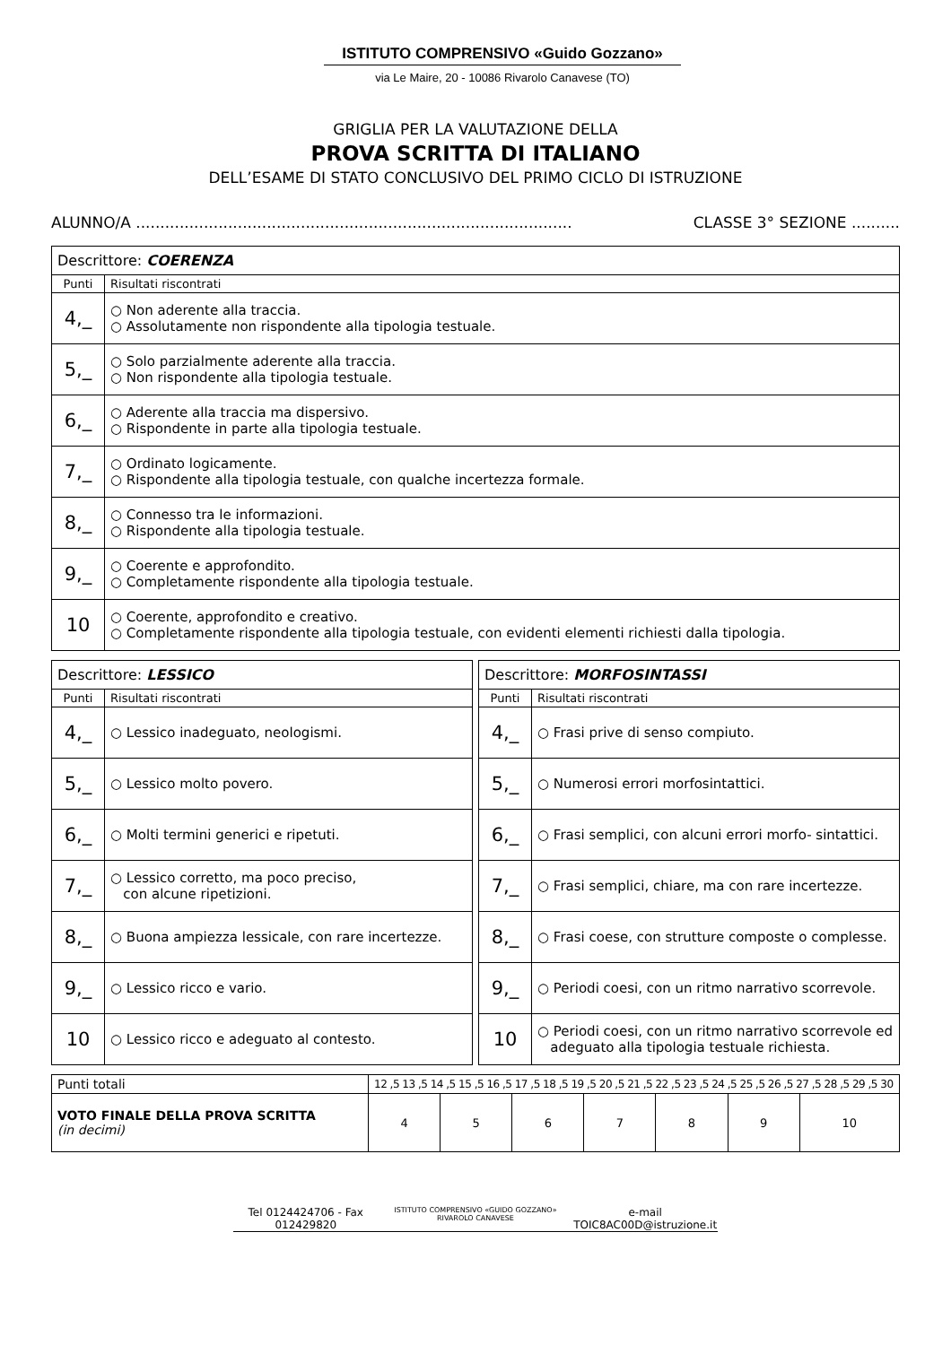ISTITUTO COMPRENSIVO «Guido Gozzano»
via Le Maire, 20 - 10086 Rivarolo Canavese (TO)
GRIGLIA PER LA VALUTAZIONE DELLA
PROVA SCRITTA DI ITALIANO
DELL’ESAME DI STATO CONCLUSIVO DEL PRIMO CICLO DI ISTRUZIONE
ALUNNO/A .......................................................................................... CLASSE 3° SEZIONE ..........
| Descrittore: COERENZA | |
| Punti | Risultati riscontrati |
| 4,_ | ○ Non aderente alla traccia. ○ Assolutamente non rispondente alla tipologia testuale. |
| 5,_ | ○ Solo parzialmente aderente alla traccia. ○ Non rispondente alla tipologia testuale. |
| 6,_ | ○ Aderente alla traccia ma dispersivo. ○ Rispondente in parte alla tipologia testuale. |
| 7,_ | ○ Ordinato logicamente. ○ Rispondente alla tipologia testuale, con qualche incertezza formale. |
| 8,_ | ○ Connesso tra le informazioni. ○ Rispondente alla tipologia testuale. |
| 9,_ | ○ Coerente e approfondito. ○ Completamente rispondente alla tipologia testuale. |
| 10 | ○ Coerente, approfondito e creativo. ○ Completamente rispondente alla tipologia testuale, con evidenti elementi richiesti dalla tipologia. |
| Descrittore: LESSICO | |
| Punti | Risultati riscontrati |
| 4,_ | ○ Lessico inadeguato, neologismi. |
| 5,_ | ○ Lessico molto povero. |
| 6,_ | ○ Molti termini generici e ripetuti. |
| 7,_ | ○ Lessico corretto, ma poco preciso, con alcune ripetizioni. |
| 8,_ | ○ Buona ampiezza lessicale, con rare incertezze. |
| 9,_ | ○ Lessico ricco e vario. |
| 10 | ○ Lessico ricco e adeguato al contesto. |
| Descrittore: MORFOSINTASSI | |
| Punti | Risultati riscontrati |
| 4,_ | ○ Frasi prive di senso compiuto. |
| 5,_ | ○ Numerosi errori morfosintattici. |
| 6,_ | ○ Frasi semplici, con alcuni errori morfo- sintattici. |
| 7,_ | ○ Frasi semplici, chiare, ma con rare incertezze. |
| 8,_ | ○ Frasi coese, con strutture composte o complesse. |
| 9,_ | ○ Periodi coesi, con un ritmo narrativo scorrevole. |
| 10 | ○ Periodi coesi, con un ritmo narrativo scorrevole ed adeguato alla tipologia testuale richiesta. |
| Punti totali | 12 ,5 13 ,5 14 ,5 15 ,5 16 ,5 17 ,5 18 ,5 19 ,5 20 ,5 21 ,5 22 ,5 23 ,5 24 ,5 25 ,5 26 ,5 27 ,5 28 ,5 29 ,5 30 | | | | | | |
| VOTO FINALE DELLA PROVA SCRITTA (in decimi) | 4 | 5 | 6 | 7 | 8 | 9 | 10 |
Tel 0124424706 - Fax 012429820 ISTITUTO COMPRENSIVO «GUIDO GOZZANO» RIVAROLO CANAVESE e-mail TOIC8AC00D@istruzione.it